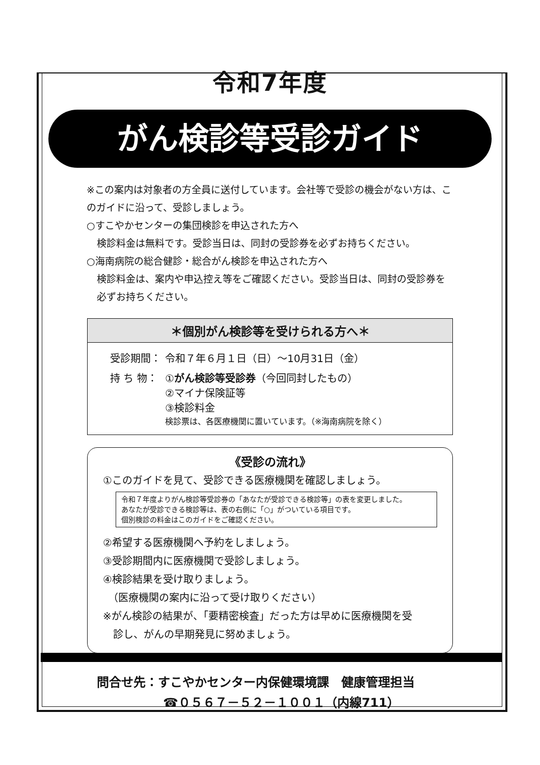令和7年度
がん検診等受診ガイド
※この案内は対象者の方全員に送付しています。会社等で受診の機会がない方は、このガイドに沿って、受診しましょう。
○すこやかセンターの集団検診を申込された方へ
検診料金は無料です。受診当日は、同封の受診券を必ずお持ちください。
○海南病院の総合健診・総合がん検診を申込された方へ
検診料金は、案内や申込控え等をご確認ください。受診当日は、同封の受診券を必ずお持ちください。
＊個別がん検診等を受けられる方へ＊
| 受診期間： | 令和７年６月１日（日）～10月31日（金） |
| 持 ち 物： | ① がん検診等受診券 （今回同封したもの） ②マイナ保険証等 ③検診料金 検診票は、各医療機関に置いています。（※海南病院を除く） |
《受診の流れ》
①このガイドを見て、受診できる医療機関を確認しましょう。
令和７年度よりがん検診等受診券の「あなたが受診できる検診等」の表を変更しました。
あなたが受診できる検診等は、表の右側に「○」がついている項目です。
個別検診の料金はこのガイドをご確認ください。
②希望する医療機関へ予約をしましょう。
③受診期間内に医療機関で受診しましょう。
④検診結果を受け取りましょう。
　（医療機関の案内に沿って受け取りください）
※がん検診の結果が、「要精密検査」だった方は早めに医療機関を受
　診し、がんの早期発見に努めましょう。
問合せ先：すこやかセンター内保健環境課　健康管理担当
☎０５６７－５２－１００１（内線711）